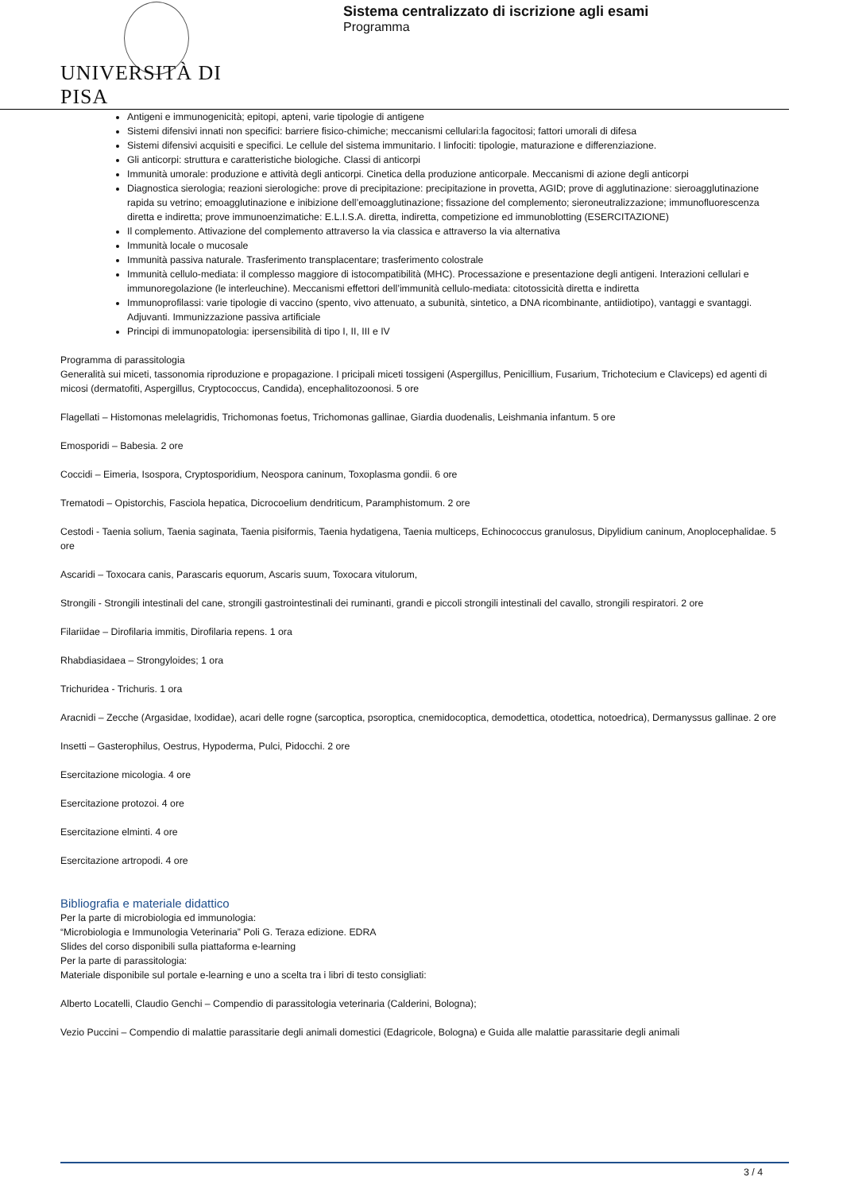UNIVERSITÀ DI PISA
Sistema centralizzato di iscrizione agli esami
Programma
Antigeni e immunogenicità; epitopi, apteni, varie tipologie di antigene
Sistemi difensivi innati non specifici: barriere fisico-chimiche; meccanismi cellulari:la fagocitosi; fattori umorali di difesa
Sistemi difensivi acquisiti e specifici. Le cellule del sistema immunitario. I linfociti: tipologie, maturazione e differenziazione.
Gli anticorpi: struttura e caratteristiche biologiche. Classi di anticorpi
Immunità umorale: produzione e attività degli anticorpi. Cinetica della produzione anticorpale. Meccanismi di azione degli anticorpi
Diagnostica sierologia; reazioni sierologiche: prove di precipitazione: precipitazione in provetta, AGID; prove di agglutinazione: sieroagglutinazione rapida su vetrino; emoagglutinazione e inibizione dell’emoagglutinazione; fissazione del complemento; sieroneutralizzazione; immunofluorescenza diretta e indiretta; prove immunoenzimatiche: E.L.I.S.A. diretta, indiretta, competizione ed immunoblotting (ESERCITAZIONE)
Il complemento. Attivazione del complemento attraverso la via classica e attraverso la via alternativa
Immunità locale o mucosale
Immunità passiva naturale. Trasferimento transplacentare; trasferimento colostrale
Immunità cellulo-mediata: il complesso maggiore di istocompatibilità (MHC). Processazione e presentazione degli antigeni. Interazioni cellulari e immunoregolazione (le interleuchine). Meccanismi effettori dell’immunità cellulo-mediata: citotossicità diretta e indiretta
Immunoprofilassi: varie tipologie di vaccino (spento, vivo attenuato, a subunità, sintetico, a DNA ricombinante, antiidiotipo), vantaggi e svantaggi. Adjuvanti. Immunizzazione passiva artificiale
Principi di immunopatologia: ipersensibilità di tipo I, II, III e IV
Programma di parassitologia
Generalità sui miceti, tassonomia riproduzione e propagazione. I pricipali miceti tossigeni (Aspergillus, Penicillium, Fusarium, Trichotecium e Claviceps) ed agenti di micosi (dermatofiti, Aspergillus, Cryptococcus, Candida), encephalitozoonosi. 5 ore
Flagellati – Histomonas melelagridis, Trichomonas foetus, Trichomonas gallinae, Giardia duodenalis, Leishmania infantum. 5 ore
Emosporidi – Babesia. 2 ore
Coccidi – Eimeria, Isospora, Cryptosporidium, Neospora caninum, Toxoplasma gondii. 6 ore
Trematodi – Opistorchis, Fasciola hepatica, Dicrocoelium dendriticum, Paramphistomum. 2 ore
Cestodi - Taenia solium, Taenia saginata, Taenia pisiformis, Taenia hydatigena, Taenia multiceps, Echinococcus granulosus, Dipylidium caninum, Anoplocephalidae. 5 ore
Ascaridi – Toxocara canis, Parascaris equorum, Ascaris suum, Toxocara vitulorum,
Strongili - Strongili intestinali del cane, strongili gastrointestinali dei ruminanti, grandi e piccoli strongili intestinali del cavallo, strongili respiratori. 2 ore
Filariidae – Dirofilaria immitis, Dirofilaria repens. 1 ora
Rhabdiasidaea – Strongyloides; 1 ora
Trichuridea - Trichuris. 1 ora
Aracnidi – Zecche (Argasidae, Ixodidae), acari delle rogne (sarcoptica, psoroptica, cnemidocoptica, demodettica, otodettica, notoedrica), Dermanyssus gallinae. 2 ore
Insetti – Gasterophilus, Oestrus, Hypoderma, Pulci, Pidocchi. 2 ore
Esercitazione micologia. 4 ore
Esercitazione protozoi. 4 ore
Esercitazione elminti. 4 ore
Esercitazione artropodi. 4 ore
Bibliografia e materiale didattico
Per la parte di microbiologia ed immunologia:
“Microbiologia e Immunologia Veterinaria” Poli G. Teraza edizione. EDRA
Slides del corso disponibili sulla piattaforma e-learning
Per la parte di parassitologia:
Materiale disponibile sul portale e-learning e uno a scelta tra i libri di testo consigliati:
Alberto Locatelli, Claudio Genchi – Compendio di parassitologia veterinaria (Calderini, Bologna);
Vezio Puccini – Compendio di malattie parassitarie degli animali domestici (Edagricole, Bologna) e Guida alle malattie parassitarie degli animali
3 / 4